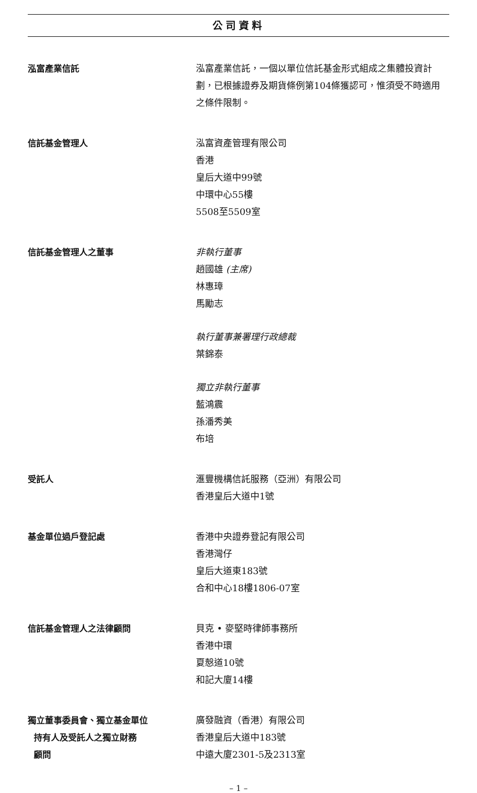公司資料
泓富產業信託 泓富產業信託，一個以單位信託基金形式組成之集體投資計劃，已根據證券及期貨條例第104條獲認可，惟須受不時適用之條件限制。
信託基金管理人 泓富資產管理有限公司
香港
皇后大道中99號
中環中心55樓
5508至5509室
信託基金管理人之董事 非執行董事
趙國雄 (主席)
林惠璋
馬勵志
執行董事兼署理行政總裁
葉錦泰
獨立非執行董事
藍鴻震
孫潘秀美
布培
受託人 滙豐機構信託服務（亞洲）有限公司
香港皇后大道中1號
基金單位過戶登記處 香港中央證券登記有限公司
香港灣仔
皇后大道東183號
合和中心18樓1806-07室
信託基金管理人之法律顧問 貝克 • 麥堅時律師事務所
香港中環
夏慤道10號
和記大廈14樓
獨立董事委員會、獨立基金單位
持有人及受託人之獨立財務
顧問
廣發融資（香港）有限公司
香港皇后大道中183號
中遠大廈2301-5及2313室
– 1 –